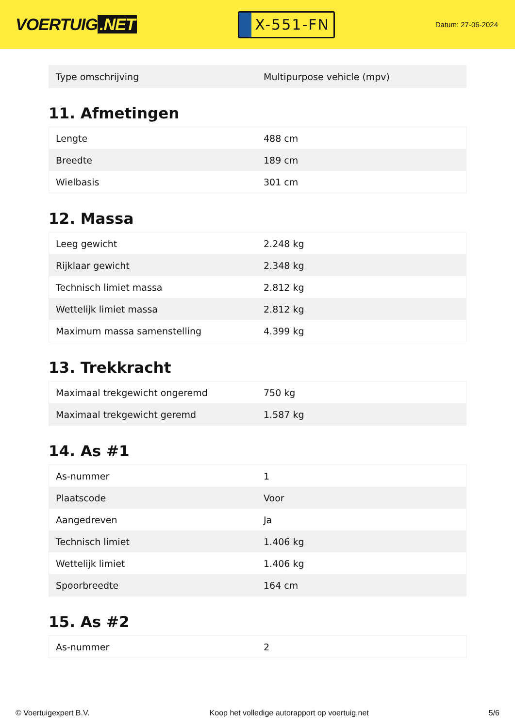VOERTUIG.NET
X-551-FN
Datum: 27-06-2024
| Type omschrijving | Multipurpose vehicle (mpv) |
11. Afmetingen
| Lengte | 488 cm |
| Breedte | 189 cm |
| Wielbasis | 301 cm |
12. Massa
| Leeg gewicht | 2.248 kg |
| Rijklaar gewicht | 2.348 kg |
| Technisch limiet massa | 2.812 kg |
| Wettelijk limiet massa | 2.812 kg |
| Maximum massa samenstelling | 4.399 kg |
13. Trekkracht
| Maximaal trekgewicht ongeremd | 750 kg |
| Maximaal trekgewicht geremd | 1.587 kg |
14. As #1
| As-nummer | 1 |
| Plaatscode | Voor |
| Aangedreven | Ja |
| Technisch limiet | 1.406 kg |
| Wettelijk limiet | 1.406 kg |
| Spoorbreedte | 164 cm |
15. As #2
| As-nummer | 2 |
© Voertuigexpert B.V. Koop het volledige autorapport op voertuig.net 5/6